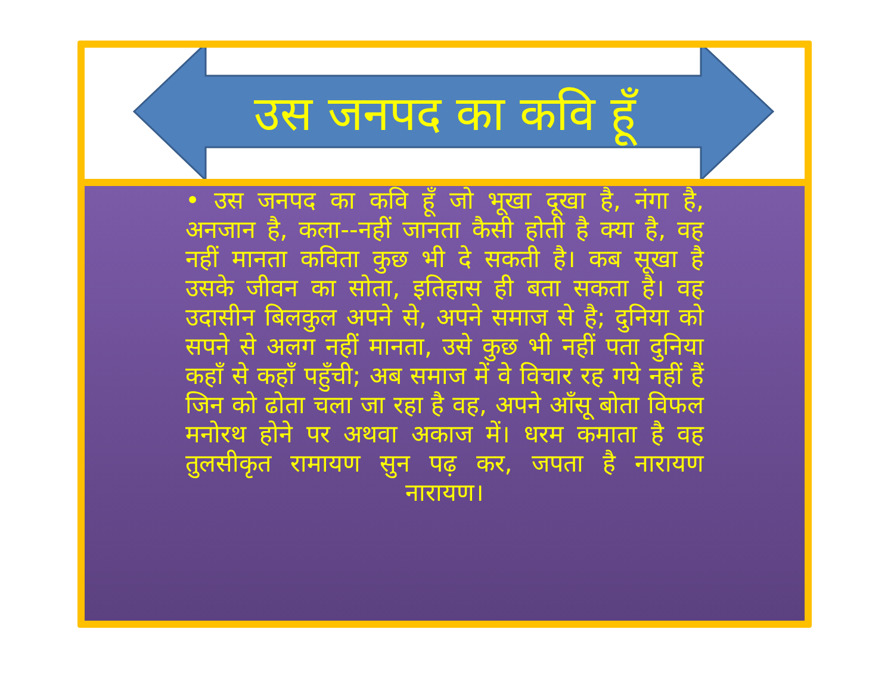उस जनपद का कवि हूँ
• उस जनपद का कवि हूँ जो भूखा दूखा है, नंगा है, अनजान है, कला--नहीं जानता कैसी होती है क्या है, वह नहीं मानता कविता कुछ भी दे सकती है। कब सूखा है उसके जीवन का सोता, इतिहास ही बता सकता है। वह उदासीन बिलकुल अपने से, अपने समाज से है; दुनिया को सपने से अलग नहीं मानता, उसे कुछ भी नहीं पता दुनिया कहाँ से कहाँ पहुँची; अब समाज में वे विचार रह गये नहीं हैं जिन को ढोता चला जा रहा है वह, अपने आँसू बोता विफल मनोरथ होने पर अथवा अकाज में। धरम कमाता है वह तुलसीकृत रामायण सुन पढ़ कर, जपता है नारायण नारायण।